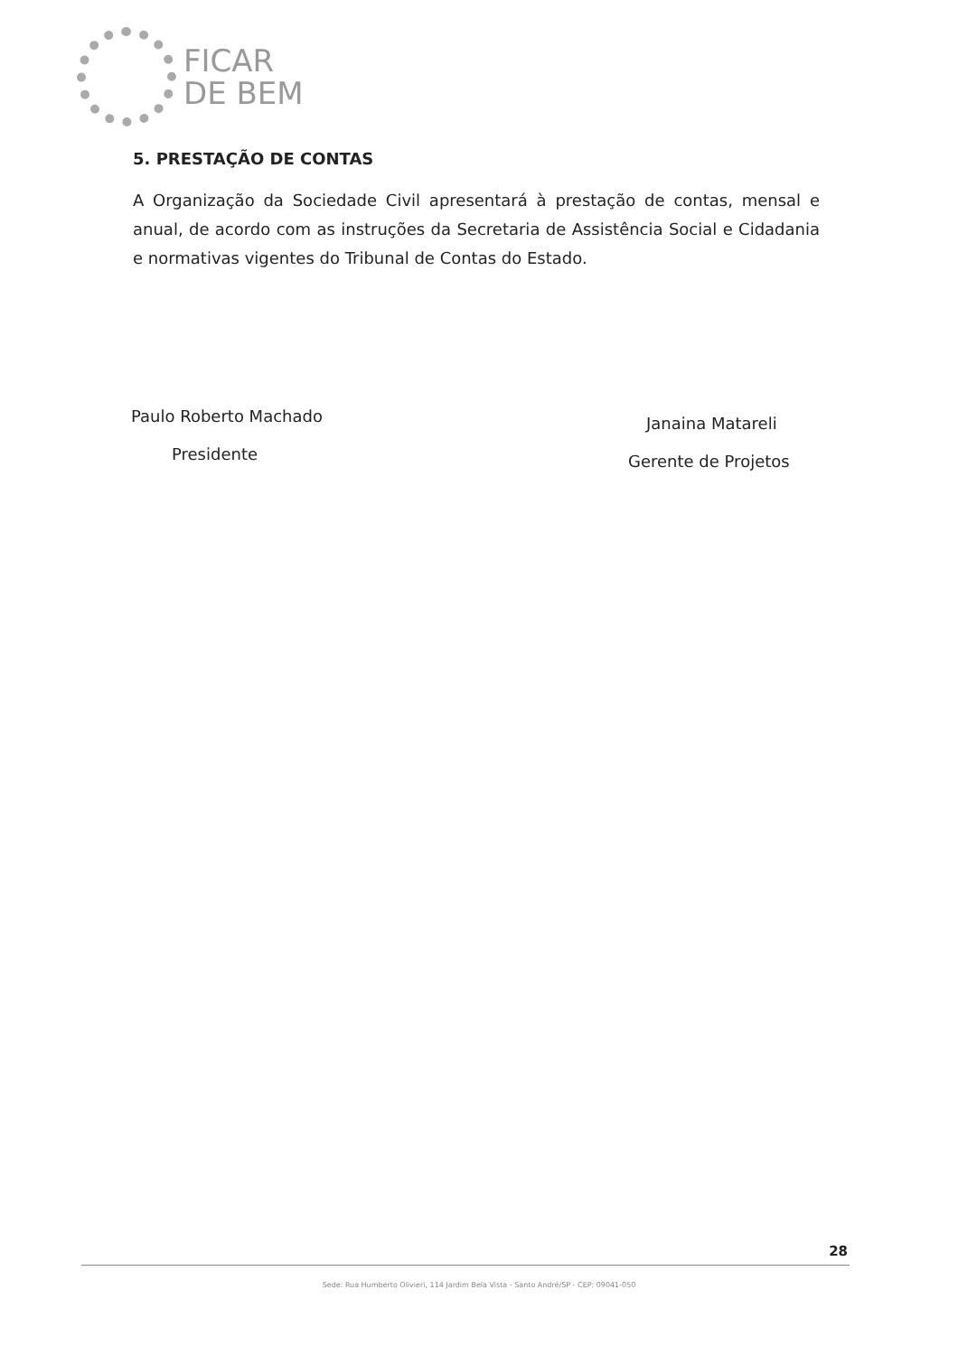FICAR
DE BEM
5. PRESTAÇÃO DE CONTAS
A Organização da Sociedade Civil apresentará à prestação de contas, mensal e anual, de acordo com as instruções da Secretaria de Assistência Social e Cidadania e normativas vigentes do Tribunal de Contas do Estado.
Paulo Roberto Machado
Presidente
Janaina Matareli
Gerente de Projetos
28
Sede: Rua Humberto Olivieri, 114 Jardim Bela Vista - Santo André/SP - CEP: 09041-050